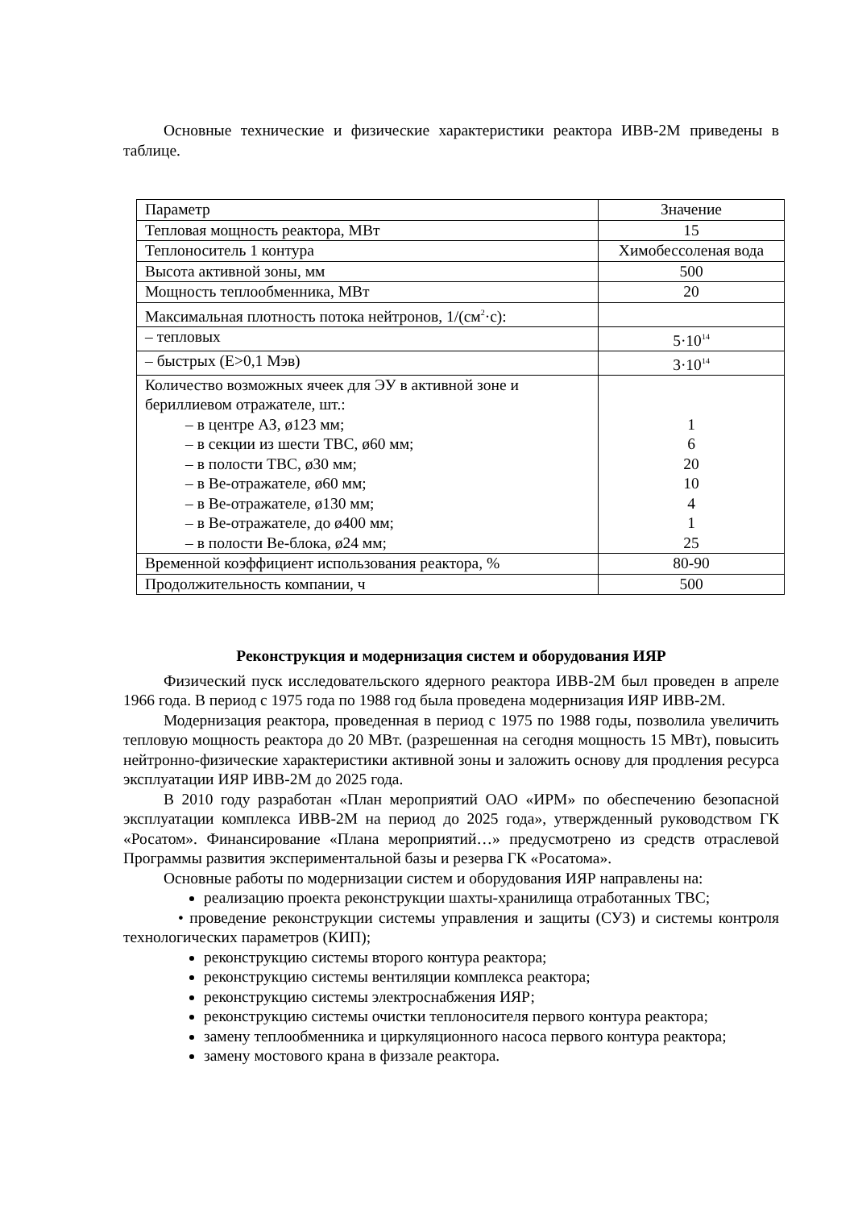Основные технические и физические характеристики реактора ИВВ-2М приведены в таблице.
| Параметр | Значение |
| Тепловая мощность реактора, МВт | 15 |
| Теплоноситель 1 контура | Химобессоленая вода |
| Высота активной зоны, мм | 500 |
| Мощность теплообменника, МВт | 20 |
| Максимальная плотность потока нейтронов, 1/(см<sup>2</sup>·с): | |
| – тепловых | 5·10<sup>14</sup> |
| – быстрых (Е>0,1 Мэв) | 3·10<sup>14</sup> |
| Количество возможных ячеек для ЭУ в активной зоне и бериллиевом отражателе, шт.: – в центре АЗ, ø123 мм; – в секции из шести ТВС, ø60 мм; – в полости ТВС, ø30 мм; – в Ве-отражателе, ø60 мм; – в Ве-отражателе, ø130 мм; – в Ве-отражателе, до ø400 мм; – в полости Ве-блока, ø24 мм; | 1 6 20 10 4 1 25 |
| Временной коэффициент использования реактора, % | 80-90 |
| Продолжительность компании, ч | 500 |
Реконструкция и модернизация систем и оборудования ИЯР
Физический пуск исследовательского ядерного реактора ИВВ-2М был проведен в апреле 1966 года. В период с 1975 года по 1988 год была проведена модернизация ИЯР ИВВ-2М.
Модернизация реактора, проведенная в период с 1975 по 1988 годы, позволила увеличить тепловую мощность реактора до 20 МВт. (разрешенная на сегодня мощность 15 МВт), повысить нейтронно-физические характеристики активной зоны и заложить основу для продления ресурса эксплуатации ИЯР ИВВ-2М до 2025 года.
В 2010 году разработан «План мероприятий ОАО «ИРМ» по обеспечению безопасной эксплуатации комплекса ИВВ-2М на период до 2025 года», утвержденный руководством ГК «Росатом». Финансирование «Плана мероприятий…» предусмотрено из средств отраслевой Программы развития экспериментальной базы и резерва ГК «Росатома».
Основные работы по модернизации систем и оборудования ИЯР направлены на:
реализацию проекта реконструкции шахты-хранилища отработанных ТВС;
• проведение реконструкции системы управления и защиты (СУЗ) и системы контроля технологических параметров (КИП);
реконструкцию системы второго контура реактора;
реконструкцию системы вентиляции комплекса реактора;
реконструкцию системы электроснабжения ИЯР;
реконструкцию системы очистки теплоносителя первого контура реактора;
замену теплообменника и циркуляционного насоса первого контура реактора;
замену мостового крана в физзале реактора.